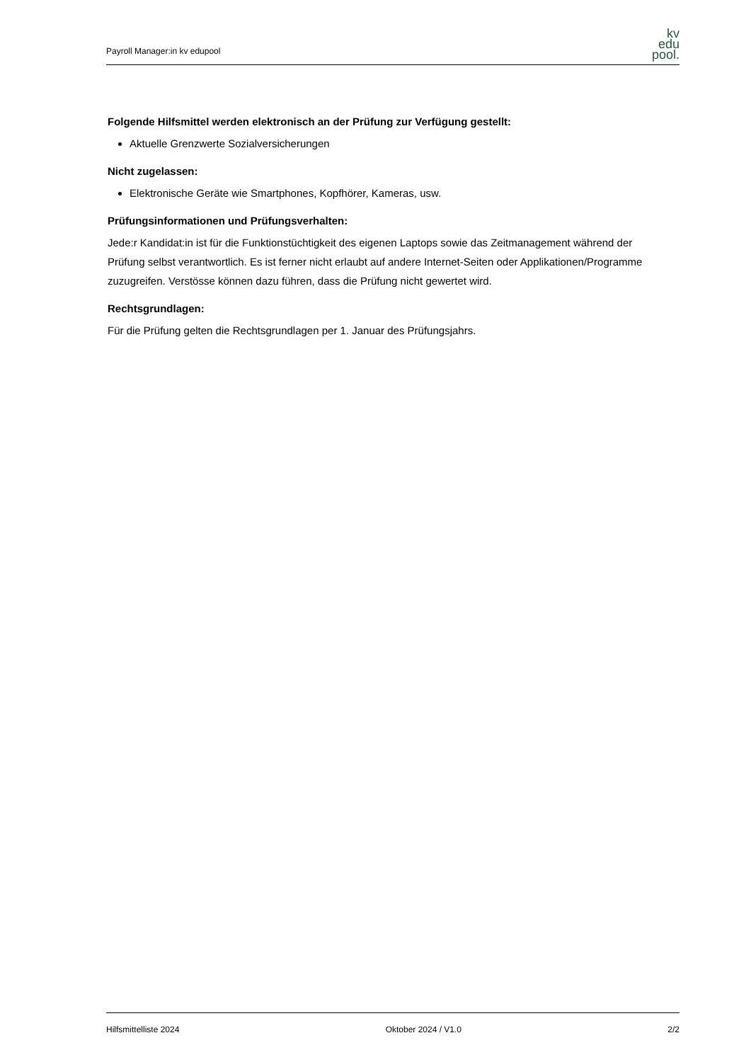Payroll Manager:in kv edupool
kv
edu
pool.
Folgende Hilfsmittel werden elektronisch an der Prüfung zur Verfügung gestellt:
Aktuelle Grenzwerte Sozialversicherungen
Nicht zugelassen:
Elektronische Geräte wie Smartphones, Kopfhörer, Kameras, usw.
Prüfungsinformationen und Prüfungsverhalten:
Jede:r Kandidat:in ist für die Funktionstüchtigkeit des eigenen Laptops sowie das Zeitmanagement während der Prüfung selbst verantwortlich. Es ist ferner nicht erlaubt auf andere Internet-Seiten oder Applikationen/Programme zuzugreifen. Verstösse können dazu führen, dass die Prüfung nicht gewertet wird.
Rechtsgrundlagen:
Für die Prüfung gelten die Rechtsgrundlagen per 1. Januar des Prüfungsjahrs.
Hilfsmittelliste 2024 Oktober 2024 / V1.0 2/2